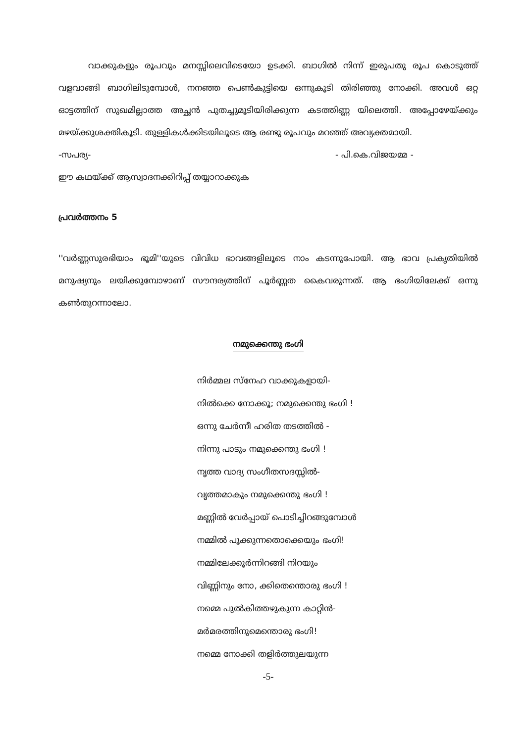വാക്കുകളും രൂപവും മനസ്സിലെവിടെയോ ഉടക്കി. ബാഗിൽ നിന്ന് ഇരുപതു രൂപ കൊടുത്ത് വളവാങ്ങി ബാഗിലിടുമ്പോൾ, നനഞ്ഞ പെൺകുട്ടിയെ ഒന്നുകൂടി തിരിഞ്ഞു നോക്കി. അവൾ ഒറ്റ ഓട്ടത്തിന് സുഖമില്ലാത്ത അച്ഛൻ പുതച്ചുമൂടിയിരിക്കുന്ന കടത്തിണ്ണ യിലെത്തി. അപ്പോഴേയ്ക്കും മഴയ്ക്കുശക്തികൂടി. തുള്ളികൾക്കിടയിലൂടെ ആ രണ്ടു രൂപവും മറഞ്ഞ് അവ്യക്തമായി.
-സപര്യ- - പി.കെ.വിജയമ്മ -
ഈ കഥയ്ക്ക് ആസ്വാദനക്കിറിപ്പ് തയ്യാറാക്കുക
പ്രവർത്തനം 5
''വർണ്ണസുരഭിയാം ഭൂമി''യുടെ വിവിധ ഭാവങ്ങളിലൂടെ നാം കടന്നുപോയി. ആ ഭാവ പ്രകൃതിയിൽ മനുഷ്യനും ലയിക്കുമ്പോഴാണ് സൗന്ദര്യത്തിന് പൂർണ്ണത കൈവരുന്നത്. ആ ഭംഗിയിലേക്ക് ഒന്നു കൺതുറന്നാലോ.
നമുക്കെന്തു ഭംഗി
നിർമ്മല സ്നേഹ വാക്കുകളായി-
നിൽക്കെ നോക്കൂ; നമുക്കെന്തു ഭംഗി !
ഒന്നു ചേർന്നീ ഹരിത തടത്തിൽ -
നിന്നു പാടും നമുക്കെന്തു ഭംഗി !
നൃത്ത വാദ്യ സംഗീതസദസ്സിൽ-
വൃത്തമാകും നമുക്കെന്തു ഭംഗി !
മണ്ണിൽ വേർപ്പായ് പൊടിച്ചിറങ്ങുമ്പോൾ
നമ്മിൽ പൂക്കുന്നതൊക്കെയും ഭംഗി!
നമ്മിലേക്കൂർന്നിറങ്ങി നിറയും
വിണ്ണിനും നോ, ക്കിതെന്തൊരു ഭംഗി !
നമ്മെ പുൽകിത്തഴുകുന്ന കാറ്റിൻ-
മർമരത്തിനുമെന്തൊരു ഭംഗി!
നമ്മെ നോക്കി തളിർത്തുലയുന്ന
-5-